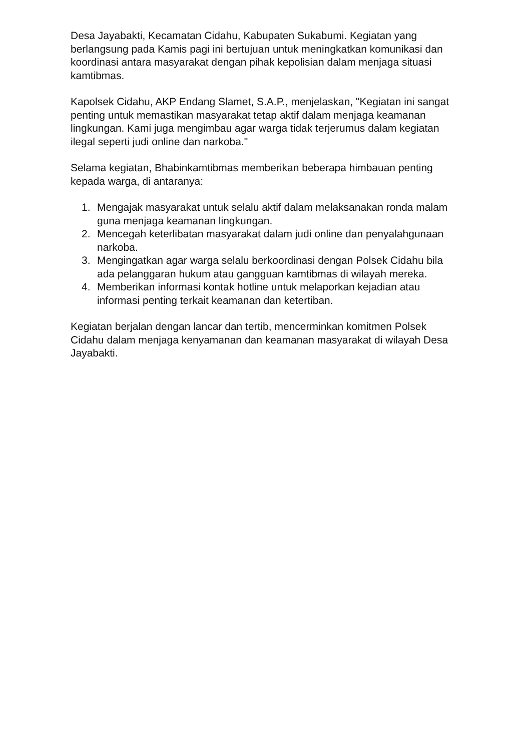Desa Jayabakti, Kecamatan Cidahu, Kabupaten Sukabumi. Kegiatan yang berlangsung pada Kamis pagi ini bertujuan untuk meningkatkan komunikasi dan koordinasi antara masyarakat dengan pihak kepolisian dalam menjaga situasi kamtibmas.
Kapolsek Cidahu, AKP Endang Slamet, S.A.P., menjelaskan, "Kegiatan ini sangat penting untuk memastikan masyarakat tetap aktif dalam menjaga keamanan lingkungan. Kami juga mengimbau agar warga tidak terjerumus dalam kegiatan ilegal seperti judi online dan narkoba."
Selama kegiatan, Bhabinkamtibmas memberikan beberapa himbauan penting kepada warga, di antaranya:
1. Mengajak masyarakat untuk selalu aktif dalam melaksanakan ronda malam guna menjaga keamanan lingkungan.
2. Mencegah keterlibatan masyarakat dalam judi online dan penyalahgunaan narkoba.
3. Mengingatkan agar warga selalu berkoordinasi dengan Polsek Cidahu bila ada pelanggaran hukum atau gangguan kamtibmas di wilayah mereka.
4. Memberikan informasi kontak hotline untuk melaporkan kejadian atau informasi penting terkait keamanan dan ketertiban.
Kegiatan berjalan dengan lancar dan tertib, mencerminkan komitmen Polsek Cidahu dalam menjaga kenyamanan dan keamanan masyarakat di wilayah Desa Jayabakti.